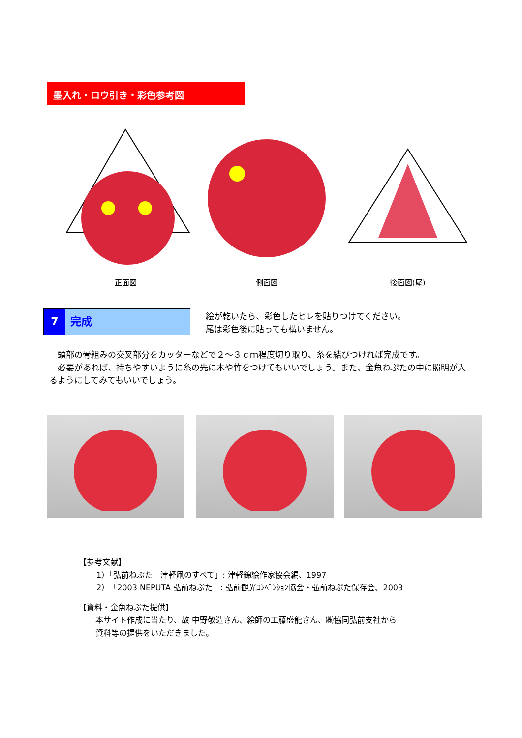墨入れ・ロウ引き・彩色参考図
正面図 側面図 後面図(尾)
7 完成
絵が乾いたら、彩色したヒレを貼りつけてください。
尾は彩色後に貼っても構いません。
　頭部の骨組みの交叉部分をカッターなどで２～３ｃｍ程度切り取り、糸を結びつければ完成です。
　必要があれば、持ちやすいように糸の先に木や竹をつけてもいいでしょう。また、金魚ねぷたの中に照明が入るようにしてみてもいいでしょう。
【参考文献】
1）「弘前ねぷた　津軽凧のすべて」: 津軽錦絵作家協会編、1997
2）「2003 NEPUTA 弘前ねぷた」: 弘前観光ｺﾝﾍﾞﾝｼｮﾝ協会・弘前ねぷた保存会、2003
【資料・金魚ねぷた提供】
本サイト作成に当たり、故 中野敬造さん、絵師の工藤盛龍さん、㈱協同弘前支社から
資料等の提供をいただきました。